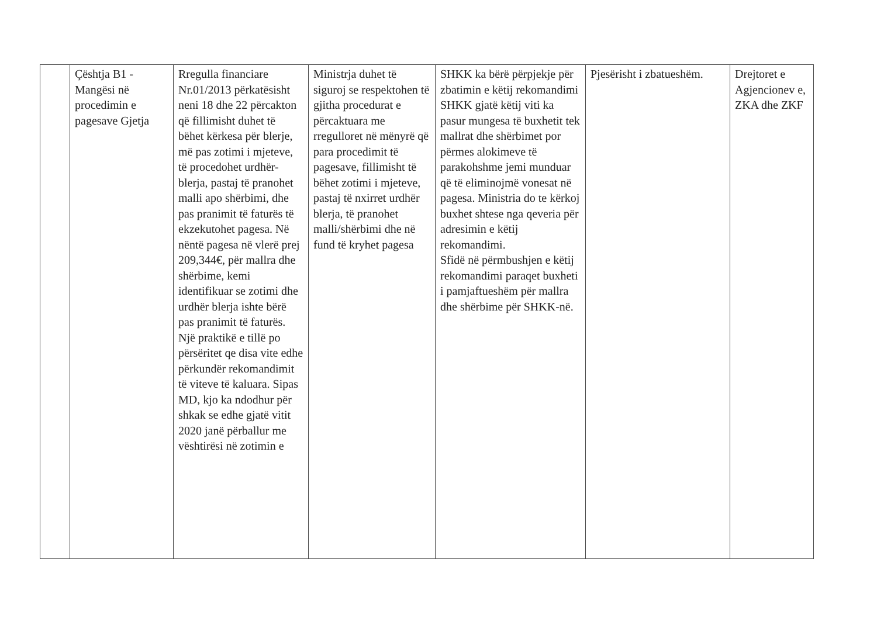| | Çështja B1 - Mangësi në procedimin e pagesave Gjetja | Rregulla financiare Nr.01/2013 përkatësisht neni 18 dhe 22 përcakton që fillimisht duhet të bëhet kërkesa për blerje, më pas zotimi i mjeteve, të procedohet urdhër-blerja, pastaj të pranohet malli apo shërbimi, dhe pas pranimit të faturës të ekzekutohet pagesa. Në nëntë pagesa në vlerë prej 209,344€, për mallra dhe shërbime, kemi identifikuar se zotimi dhe urdhër blerja ishte bërë pas pranimit të faturës. Një praktikë e tillë po përsëritet qe disa vite edhe përkundër rekomandimit të viteve të kaluara. Sipas MD, kjo ka ndodhur për shkak se edhe gjatë vitit 2020 janë përballur me vështirësi në zotimin e | Ministrja duhet të siguroj se respektohen të gjitha procedurat e përcaktuara me rregulloret në mënyrë që para procedimit të pagesave, fillimisht të bëhet zotimi i mjeteve, pastaj të nxirret urdhër blerja, të pranohet malli/shërbimi dhe në fund të kryhet pagesa | SHKK ka bërë përpjekje për zbatimin e këtij rekomandimi SHKK gjatë këtij viti ka pasur mungesa të buxhetit tek mallrat dhe shërbimet por përmes alokimeve të parakohshme jemi munduar që të eliminojmë vonesat në pagesa. Ministria do te kërkoj buxhet shtese nga qeveria për adresimin e këtij rekomandimi. Sfidë në përmbushjen e këtij rekomandimi paraqet buxheti i pamjaftueshëm për mallra dhe shërbime për SHKK-në. | Pjesërisht i zbatueshëm. | Drejtoret e Agjencionev e, ZKA dhe ZKF |